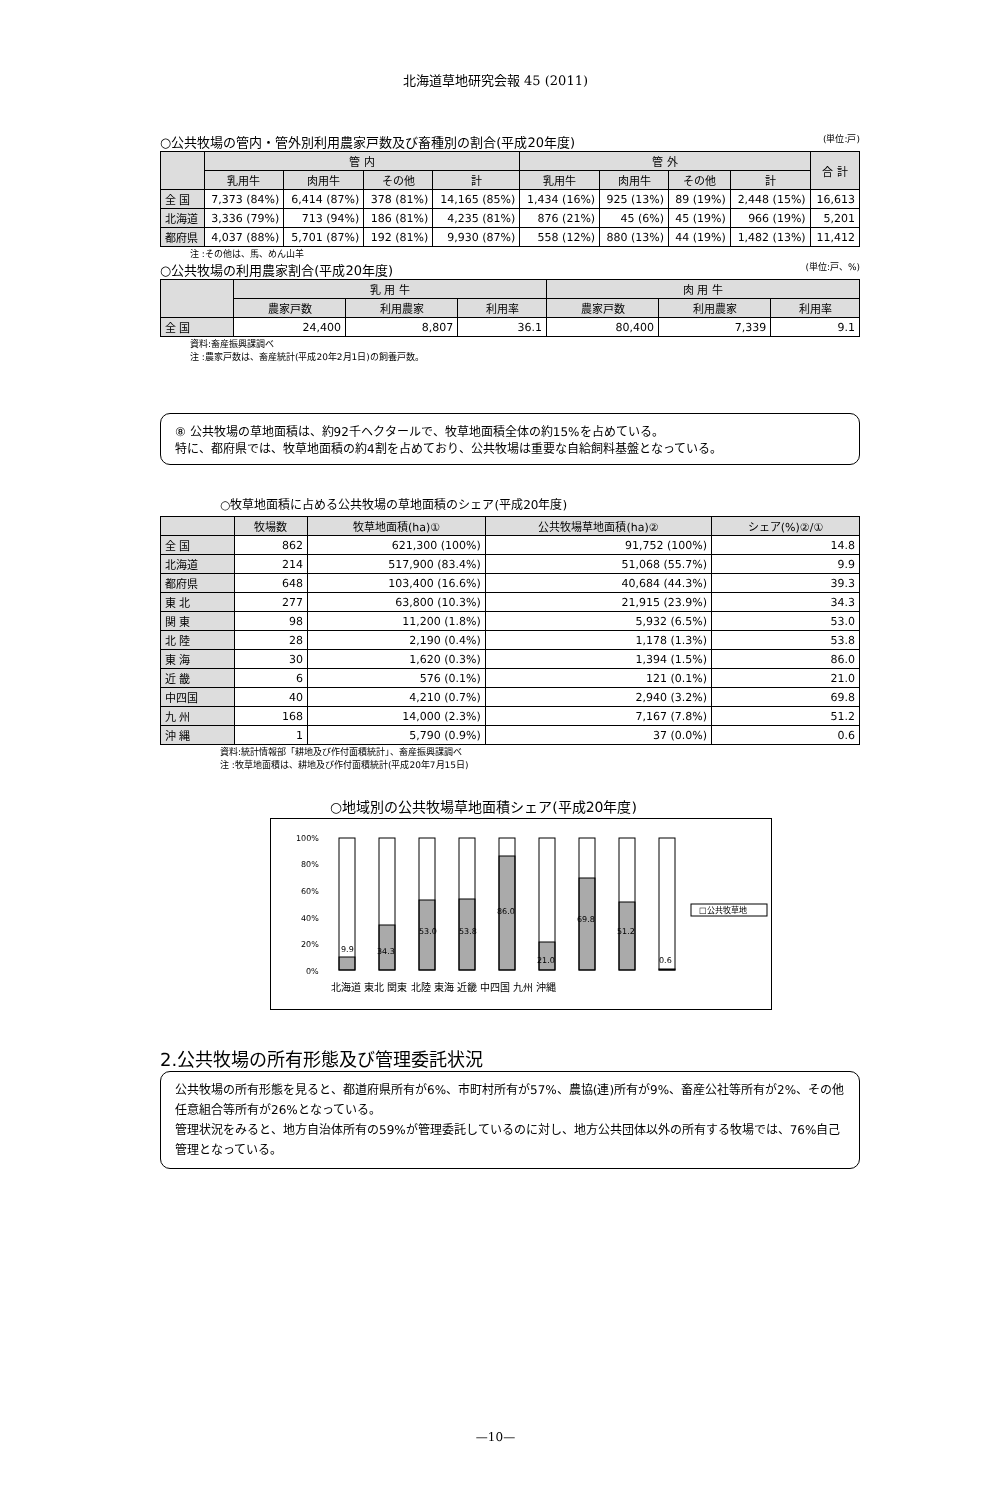北海道草地研究会報 45 (2011)
○公共牧場の管内・管外別利用農家戸数及び畜種別の割合(平成20年度) (単位:戸)
| | 管 内 | | | | 管 外 | | | | 合 計 |
| --- | --- | --- | --- | --- | --- | --- | --- | --- | --- |
| | 乳用牛 | 肉用牛 | その他 | 計 | 乳用牛 | 肉用牛 | その他 | 計 | |
| 全 国 | 7,373 (84%) | 6,414 (87%) | 378 (81%) | 14,165 (85%) | 1,434 (16%) | 925 (13%) | 89 (19%) | 2,448 (15%) | 16,613 |
| 北海道 | 3,336 (79%) | 713 (94%) | 186 (81%) | 4,235 (81%) | 876 (21%) | 45 (6%) | 45 (19%) | 966 (19%) | 5,201 |
| 都府県 | 4,037 (88%) | 5,701 (87%) | 192 (81%) | 9,930 (87%) | 558 (12%) | 880 (13%) | 44 (19%) | 1,482 (13%) | 11,412 |
注 :その他は、馬、めん山羊
○公共牧場の利用農家割合(平成20年度) (単位:戸、%)
| | 乳 用 牛 | | | 肉 用 牛 | | |
| --- | --- | --- | --- | --- | --- | --- |
| | 農家戸数 | 利用農家 | 利用率 | 農家戸数 | 利用農家 | 利用率 |
| 全 国 | 24,400 | 8,807 | 36.1 | 80,400 | 7,339 | 9.1 |
資料:畜産振興課調べ
注 :農家戸数は、畜産統計(平成20年2月1日)の飼養戸数。
⑧ 公共牧場の草地面積は、約92千ヘクタールで、牧草地面積全体の約15%を占めている。
特に、都府県では、牧草地面積の約4割を占めており、公共牧場は重要な自給飼料基盤となっている。
○牧草地面積に占める公共牧場の草地面積のシェア(平成20年度)
| | 牧場数 | 牧草地面積(ha)① | 公共牧場草地面積(ha)② | シェア(%)②/① |
| --- | --- | --- | --- | --- |
| 全 国 | 862 | 621,300 (100%) | 91,752 (100%) | 14.8 |
| 北海道 | 214 | 517,900 (83.4%) | 51,068 (55.7%) | 9.9 |
| 都府県 | 648 | 103,400 (16.6%) | 40,684 (44.3%) | 39.3 |
| 東 北 | 277 | 63,800 (10.3%) | 21,915 (23.9%) | 34.3 |
| 関 東 | 98 | 11,200 (1.8%) | 5,932 (6.5%) | 53.0 |
| 北 陸 | 28 | 2,190 (0.4%) | 1,178 (1.3%) | 53.8 |
| 東 海 | 30 | 1,620 (0.3%) | 1,394 (1.5%) | 86.0 |
| 近 畿 | 6 | 576 (0.1%) | 121 (0.1%) | 21.0 |
| 中四国 | 40 | 4,210 (0.7%) | 2,940 (3.2%) | 69.8 |
| 九 州 | 168 | 14,000 (2.3%) | 7,167 (7.8%) | 51.2 |
| 沖 縄 | 1 | 5,790 (0.9%) | 37 (0.0%) | 0.6 |
資料:統計情報部「耕地及び作付面積統計」、畜産振興課調べ
注 :牧草地面積は、耕地及び作付面積統計(平成20年7月15日)
○地域別の公共牧場草地面積シェア(平成20年度)
100%
80%
60%
40%
20%
0%
□公共牧草地
9.9
34.3
53.0
53.8
86.0
21.0
69.8
51.2
0.6
北海道 東北 関東 北陸 東海 近畿 中四国 九州 沖縄
2.公共牧場の所有形態及び管理委託状況
公共牧場の所有形態を見ると、都道府県所有が6%、市町村所有が57%、農協(連)所有が9%、畜産公社等所有が2%、その他任意組合等所有が26%となっている。
管理状況をみると、地方自治体所有の59%が管理委託しているのに対し、地方公共団体以外の所有する牧場では、76%自己管理となっている。
—10—